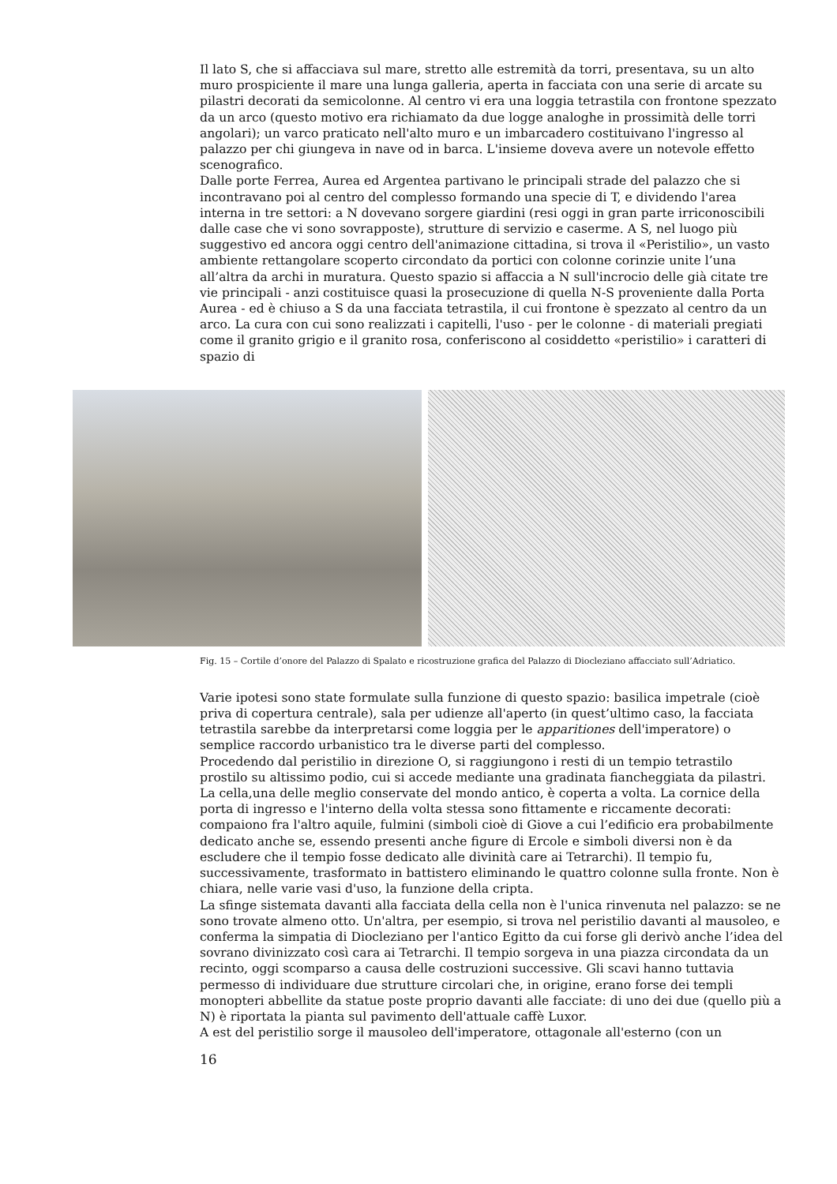Il lato S, che si affacciava sul mare, stretto alle estremità da torri, presentava, su un alto muro prospiciente il mare una lunga galleria, aperta in facciata con una serie di arcate su pilastri decorati da semicolonne. Al centro vi era una loggia tetrastila con frontone spezzato da un arco (questo motivo era richiamato da due logge analoghe in prossimità delle torri angolari); un varco praticato nell'alto muro e un imbarcadero costituivano l'ingresso al palazzo per chi giungeva in nave od in barca. L'insieme doveva avere un notevole effetto scenografico.
Dalle porte Ferrea, Aurea ed Argentea partivano le principali strade del palazzo che si incontravano poi al centro del complesso formando una specie di T, e dividendo l'area interna in tre settori: a N dovevano sorgere giardini (resi oggi in gran parte irriconoscibili dalle case che vi sono sovrapposte), strutture di servizio e caserme. A S, nel luogo più suggestivo ed ancora oggi centro dell'animazione cittadina, si trova il «Peristilio», un vasto ambiente rettangolare scoperto circondato da portici con colonne corinzie unite l’una all’altra da archi in muratura. Questo spazio si affaccia a N sull'incrocio delle già citate tre vie principali - anzi costituisce quasi la prosecuzione di quella N-S proveniente dalla Porta Aurea - ed è chiuso a S da una facciata tetrastila, il cui frontone è spezzato al centro da un arco. La cura con cui sono realizzati i capitelli, l'uso - per le colonne - di materiali pregiati come il granito grigio e il granito rosa, conferiscono al cosiddetto «peristilio» i caratteri di spazio di
Fig. 15 – Cortile d’onore del Palazzo di Spalato e ricostruzione grafica del Palazzo di Diocleziano affacciato sull’Adriatico.
Varie ipotesi sono state formulate sulla funzione di questo spazio: basilica impetrale (cioè priva di copertura centrale), sala per udienze all'aperto (in quest’ultimo caso, la facciata tetrastila sarebbe da interpretarsi come loggia per le apparitiones dell'imperatore) o semplice raccordo urbanistico tra le diverse parti del complesso.
Procedendo dal peristilio in direzione O, si raggiungono i resti di un tempio tetrastilo prostilo su altissimo podio, cui si accede mediante una gradinata fiancheggiata da pilastri. La cella,una delle meglio conservate del mondo antico, è coperta a volta. La cornice della porta di ingresso e l'interno della volta stessa sono fittamente e riccamente decorati: compaiono fra l'altro aquile, fulmini (simboli cioè di Giove a cui l’edificio era probabilmente dedicato anche se, essendo presenti anche figure di Ercole e simboli diversi non è da escludere che il tempio fosse dedicato alle divinità care ai Tetrarchi). Il tempio fu, successivamente, trasformato in battistero eliminando le quattro colonne sulla fronte. Non è chiara, nelle varie vasi d'uso, la funzione della cripta.
La sfinge sistemata davanti alla facciata della cella non è l'unica rinvenuta nel palazzo: se ne sono trovate almeno otto. Un'altra, per esempio, si trova nel peristilio davanti al mausoleo, e conferma la simpatia di Diocleziano per l'antico Egitto da cui forse gli derivò anche l’idea del sovrano divinizzato così cara ai Tetrarchi. Il tempio sorgeva in una piazza circondata da un recinto, oggi scomparso a causa delle costruzioni successive. Gli scavi hanno tuttavia permesso di individuare due strutture circolari che, in origine, erano forse dei templi monopteri abbellite da statue poste proprio davanti alle facciate: di uno dei due (quello più a N) è riportata la pianta sul pavimento dell'attuale caffè Luxor.
A est del peristilio sorge il mausoleo dell'imperatore, ottagonale all'esterno (con un
16